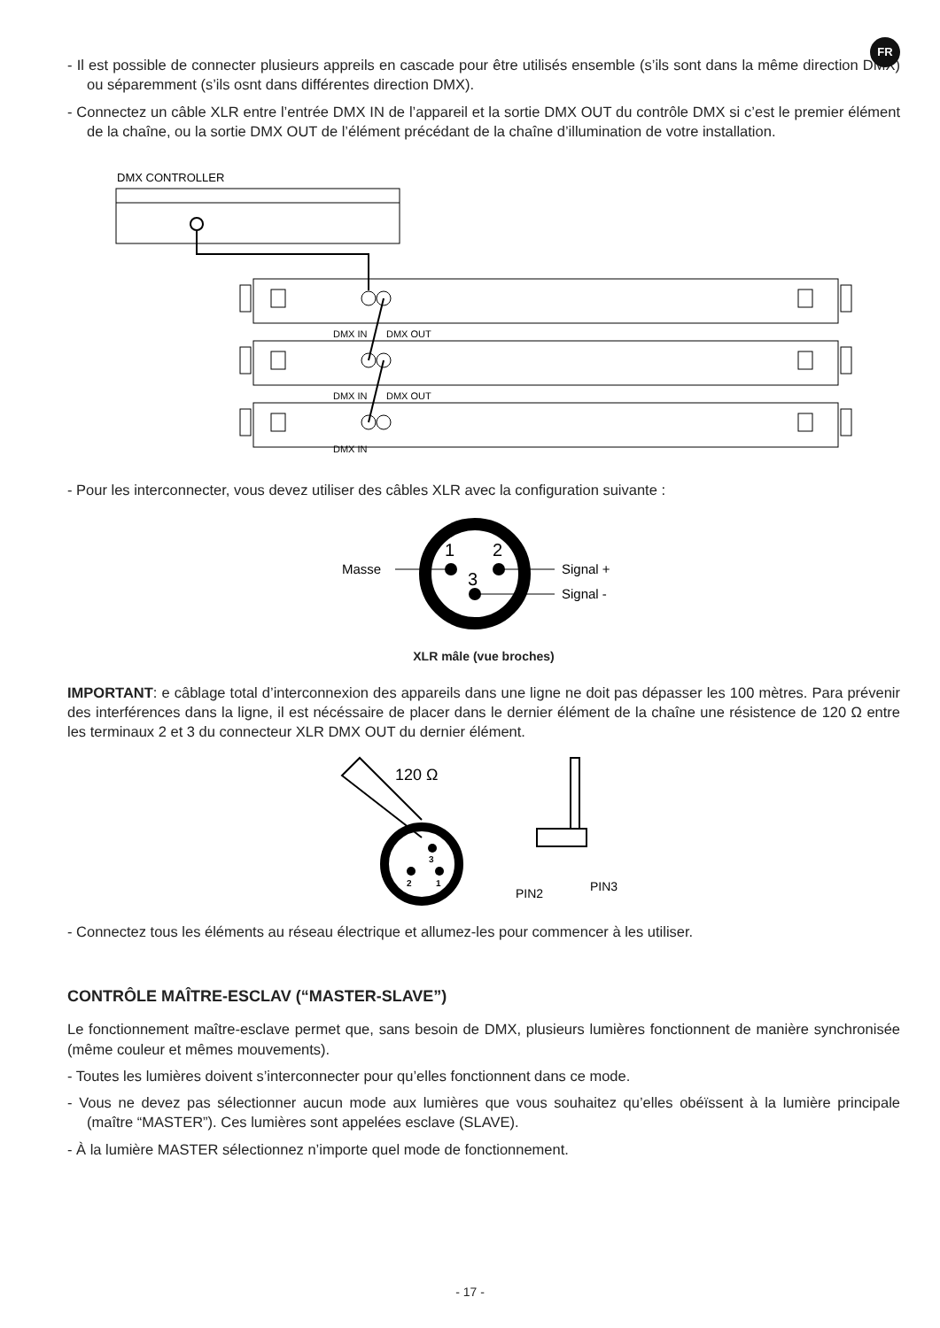FR
- Il est possible de connecter plusieurs appreils en cascade pour être utilisés ensemble (s’ils sont dans la même direction DMX) ou séparemment (s’ils osnt dans différentes direction DMX).
- Connectez un câble XLR entre l’entrée DMX IN de l’appareil et la sortie DMX OUT du contrôle DMX si c’est le premier élément de la chaîne, ou la sortie DMX OUT de l’élément précédant de la chaîne d’illumination de votre installation.
DMX CONTROLLER
DMX IN
DMX OUT
DMX IN
DMX OUT
DMX IN
- Pour les interconnecter, vous devez utiliser des câbles XLR avec la configuration suivante :
1
2
3
Masse
Signal +
Signal -
XLR mâle (vue broches)
IMPORTANT: e câblage total d’interconnexion des appareils dans une ligne ne doit pas dépasser les 100 mètres. Para prévenir des interférences dans la ligne, il est nécéssaire de placer dans le dernier élément de la chaîne une résistence de 120 Ω entre les terminaux 2 et 3 du connecteur XLR DMX OUT du dernier élément.
120 Ω
3
2
1
PIN2
PIN3
- Connectez tous les éléments au réseau électrique et allumez-les pour commencer à les utiliser.
CONTRÔLE MAÎTRE-ESCLAV (“MASTER-SLAVE”)
Le fonctionnement maître-esclave permet que, sans besoin de DMX, plusieurs lumières fonctionnent de manière synchronisée (même couleur et mêmes mouvements).
- Toutes les lumières doivent s’interconnecter pour qu’elles fonctionnent dans ce mode.
- Vous ne devez pas sélectionner aucun mode aux lumières que vous souhaitez qu’elles obéïssent à la lumière principale (maître “MASTER”). Ces lumières sont appelées esclave (SLAVE).
- À la lumière MASTER sélectionnez n’importe quel mode de fonctionnement.
- 17 -